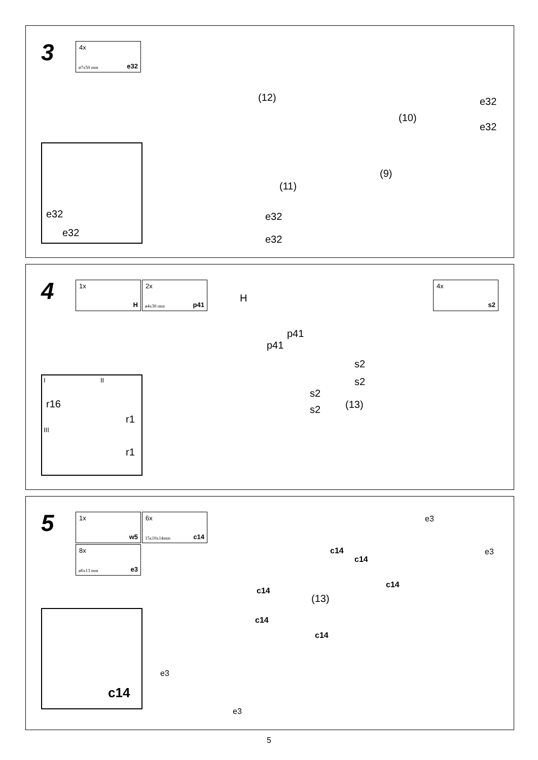3 4x
ø7x50 mm e32
e32
e32
(12)
(10)
(9)
(11)
e32
e32
e32
e32
4 1x
H
2x
ø4x30 mm p41
4x
s2
I
r16
II
r1
III
r1
H
p41
p41
s2
s2
s2
s2 (13)
5 1x
w5
6x
15x10x14mm c14
8x
ø6x13 mm e3
c14
e3
e3 c14
c14
c14
c14
(13)
c14
c14
e3
e3
5